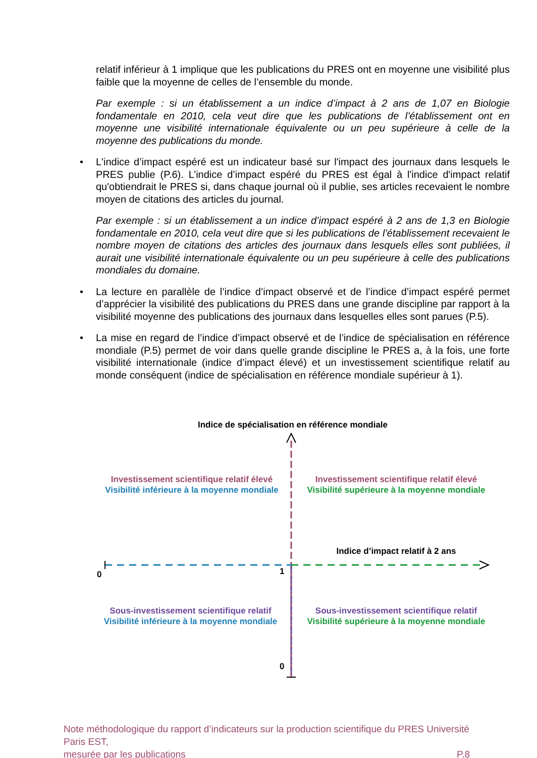relatif inférieur à 1 implique que les publications du PRES ont en moyenne une visibilité plus faible que la moyenne de celles de l’ensemble du monde.
Par exemple : si un établissement a un indice d’impact à 2 ans de 1,07 en Biologie fondamentale en 2010, cela veut dire que les publications de l’établissement ont en moyenne une visibilité internationale équivalente ou un peu supérieure à celle de la moyenne des publications du monde.
• L'indice d’impact espéré est un indicateur basé sur l'impact des journaux dans lesquels le PRES publie (P.6). L’indice d’impact espéré du PRES est égal à l'indice d'impact relatif qu'obtiendrait le PRES si, dans chaque journal où il publie, ses articles recevaient le nombre moyen de citations des articles du journal.
Par exemple : si un établissement a un indice d’impact espéré à 2 ans de 1,3 en Biologie fondamentale en 2010, cela veut dire que si les publications de l’établissement recevaient le nombre moyen de citations des articles des journaux dans lesquels elles sont publiées, il aurait une visibilité internationale équivalente ou un peu supérieure à celle des publications mondiales du domaine.
• La lecture en parallèle de l’indice d’impact observé et de l’indice d’impact espéré permet d’apprécier la visibilité des publications du PRES dans une grande discipline par rapport à la visibilité moyenne des publications des journaux dans lesquelles elles sont parues (P.5).
• La mise en regard de l’indice d’impact observé et de l’indice de spécialisation en référence mondiale (P.5) permet de voir dans quelle grande discipline le PRES a, à la fois, une forte visibilité internationale (indice d’impact élevé) et un investissement scientifique relatif au monde conséquent (indice de spécialisation en référence mondiale supérieur à 1).
Indice de spécialisation en référence mondiale
Investissement scientifique relatif élevé
Visibilité inférieure à la moyenne mondiale
Investissement scientifique relatif élevé
Visibilité supérieure à la moyenne mondiale
Indice d’impact relatif à 2 ans
0 1
Sous-investissement scientifique relatif
Visibilité inférieure à la moyenne mondiale
Sous-investissement scientifique relatif
Visibilité supérieure à la moyenne mondiale
0
Note méthodologique du rapport d’indicateurs sur la production scientifique du PRES Université Paris EST,
mesurée par les publications P.8